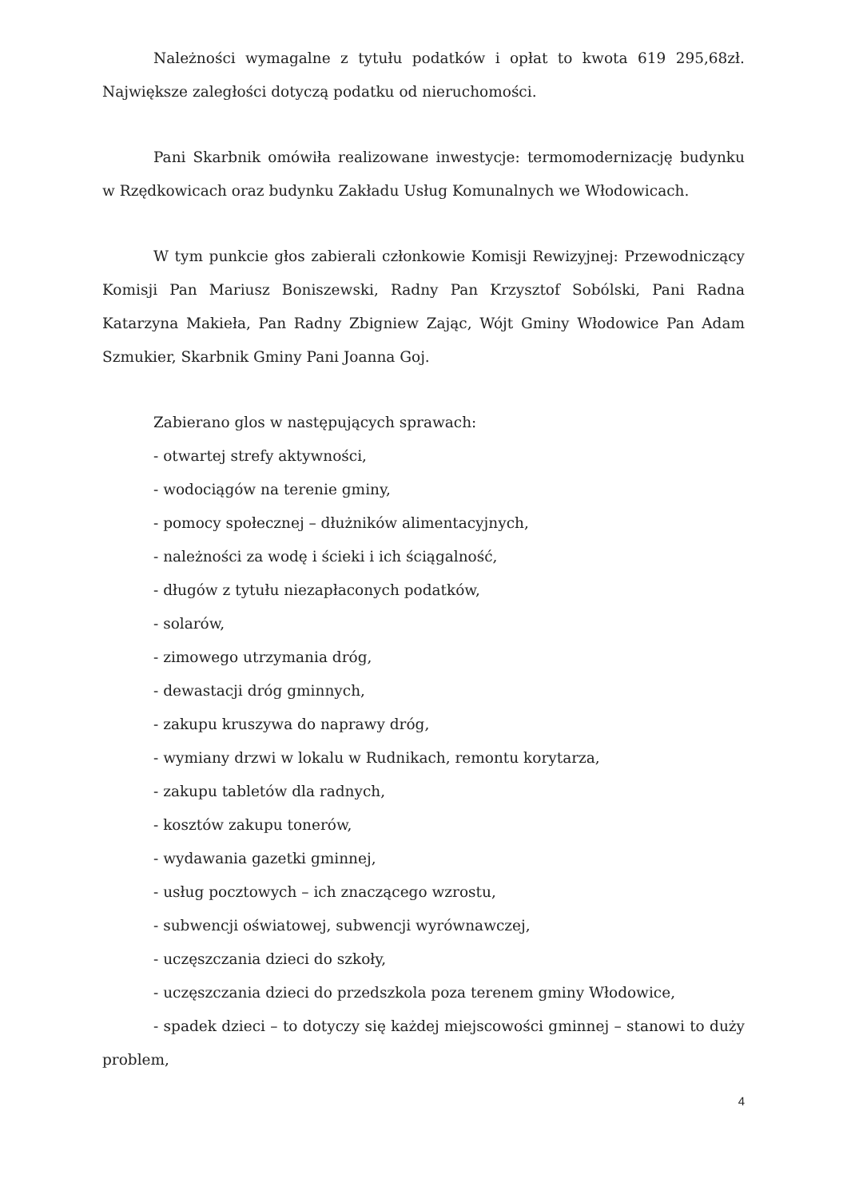Należności wymagalne z tytułu podatków i opłat to kwota 619 295,68zł. Największe zaległości dotyczą podatku od nieruchomości.
Pani Skarbnik omówiła realizowane inwestycje: termomodernizację budynku w Rzędkowicach oraz budynku Zakładu Usług Komunalnych we Włodowicach.
W tym punkcie głos zabierali członkowie Komisji Rewizyjnej: Przewodniczący Komisji Pan Mariusz Boniszewski, Radny Pan Krzysztof Sobólski, Pani Radna Katarzyna Makieła, Pan Radny Zbigniew Zając, Wójt Gminy Włodowice Pan Adam Szmukier, Skarbnik Gminy Pani Joanna Goj.
Zabierano glos w następujących sprawach:
- otwartej strefy aktywności,
- wodociągów na terenie gminy,
- pomocy społecznej – dłużników alimentacyjnych,
- należności za wodę i ścieki i ich ściągalność,
- długów z tytułu niezapłaconych podatków,
- solarów,
- zimowego utrzymania dróg,
- dewastacji dróg gminnych,
- zakupu kruszywa do naprawy dróg,
- wymiany drzwi w lokalu w Rudnikach, remontu korytarza,
- zakupu tabletów dla radnych,
- kosztów zakupu tonerów,
- wydawania gazetki gminnej,
- usług pocztowych – ich znaczącego wzrostu,
- subwencji oświatowej, subwencji wyrównawczej,
- uczęszczania dzieci do szkoły,
- uczęszczania dzieci do przedszkola poza terenem gminy Włodowice,
- spadek dzieci – to dotyczy się każdej miejscowości gminnej – stanowi to duży problem,
4